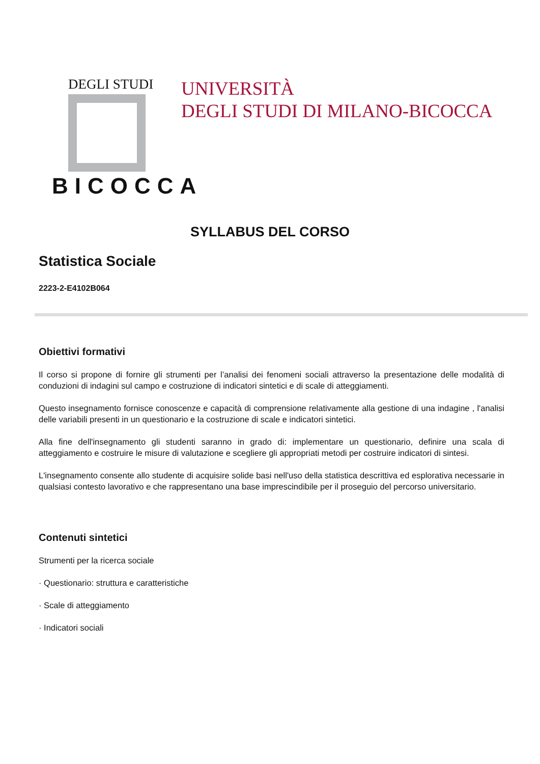DEGLI STUDI
BICOCCA
UNIVERSITÀ
DEGLI STUDI DI MILANO-BICOCCA
SYLLABUS DEL CORSO
Statistica Sociale
2223-2-E4102B064
Obiettivi formativi
Il corso si propone di fornire gli strumenti per l’analisi dei fenomeni sociali attraverso la presentazione delle modalità di conduzioni di indagini sul campo e costruzione di indicatori sintetici e di scale di atteggiamenti.
Questo insegnamento fornisce conoscenze e capacità di comprensione relativamente alla gestione di una indagine , l'analisi delle variabili presenti in un questionario e la costruzione di scale e indicatori sintetici.
Alla fine dell'insegnamento gli studenti saranno in grado di: implementare un questionario, definire una scala di atteggiamento e costruire le misure di valutazione e scegliere gli appropriati metodi per costruire indicatori di sintesi.
L'insegnamento consente allo studente di acquisire solide basi nell'uso della statistica descrittiva ed esplorativa necessarie in qualsiasi contesto lavorativo e che rappresentano una base imprescindibile per il proseguio del percorso universitario.
Contenuti sintetici
Strumenti per la ricerca sociale
· Questionario: struttura e caratteristiche
· Scale di atteggiamento
· Indicatori sociali